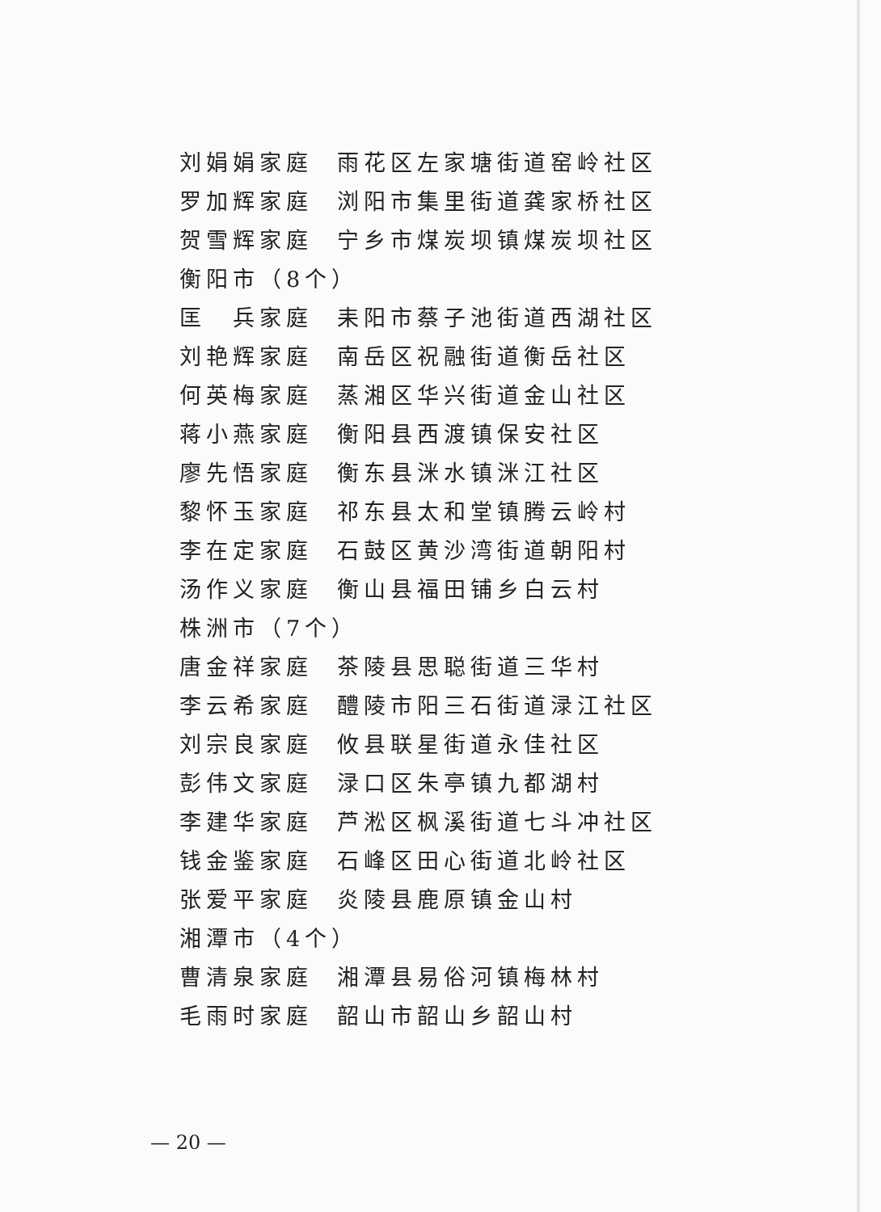刘娟娟家庭 雨花区左家塘街道窑岭社区
罗加辉家庭 浏阳市集里街道龚家桥社区
贺雪辉家庭 宁乡市煤炭坝镇煤炭坝社区
衡阳市（8个）
匡　兵家庭 耒阳市蔡子池街道西湖社区
刘艳辉家庭 南岳区祝融街道衡岳社区
何英梅家庭 蒸湘区华兴街道金山社区
蒋小燕家庭 衡阳县西渡镇保安社区
廖先悟家庭 衡东县洣水镇洣江社区
黎怀玉家庭 祁东县太和堂镇腾云岭村
李在定家庭 石鼓区黄沙湾街道朝阳村
汤作义家庭 衡山县福田铺乡白云村
株洲市（7个）
唐金祥家庭 茶陵县思聪街道三华村
李云希家庭 醴陵市阳三石街道渌江社区
刘宗良家庭 攸县联星街道永佳社区
彭伟文家庭 渌口区朱亭镇九都湖村
李建华家庭 芦淞区枫溪街道七斗冲社区
钱金鉴家庭 石峰区田心街道北岭社区
张爱平家庭 炎陵县鹿原镇金山村
湘潭市（4个）
曹清泉家庭 湘潭县易俗河镇梅林村
毛雨时家庭 韶山市韶山乡韶山村
— 20 —